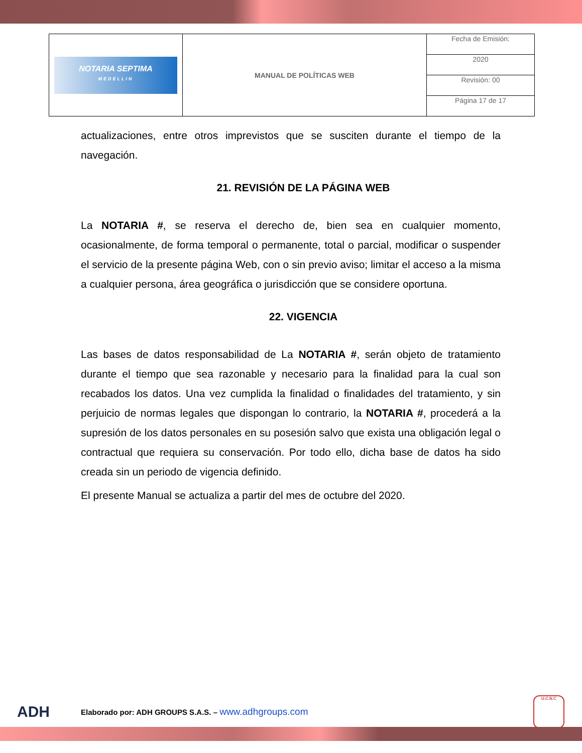| NOTARIA SEPTIMA MEDELLIN | MANUAL DE POLÍTICAS WEB | Fecha de Emisión: |
| | | 2020 |
| | | Revisión: 00 |
| | | Página 17 de 17 |
actualizaciones, entre otros imprevistos que se susciten durante el tiempo de la navegación.
21. REVISIÓN DE LA PÁGINA WEB
La NOTARIA #, se reserva el derecho de, bien sea en cualquier momento, ocasionalmente, de forma temporal o permanente, total o parcial, modificar o suspender el servicio de la presente página Web, con o sin previo aviso; limitar el acceso a la misma a cualquier persona, área geográfica o jurisdicción que se considere oportuna.
22. VIGENCIA
Las bases de datos responsabilidad de La NOTARIA #, serán objeto de tratamiento durante el tiempo que sea razonable y necesario para la finalidad para la cual son recabados los datos. Una vez cumplida la finalidad o finalidades del tratamiento, y sin perjuicio de normas legales que dispongan lo contrario, la NOTARIA #, procederá a la supresión de los datos personales en su posesión salvo que exista una obligación legal o contractual que requiera su conservación. Por todo ello, dicha base de datos ha sido creada sin un periodo de vigencia definido.
El presente Manual se actualiza a partir del mes de octubre del 2020.
ADH Elaborado por: ADH GROUPS S.A.S. – www.adhgroups.com U.C.N.C